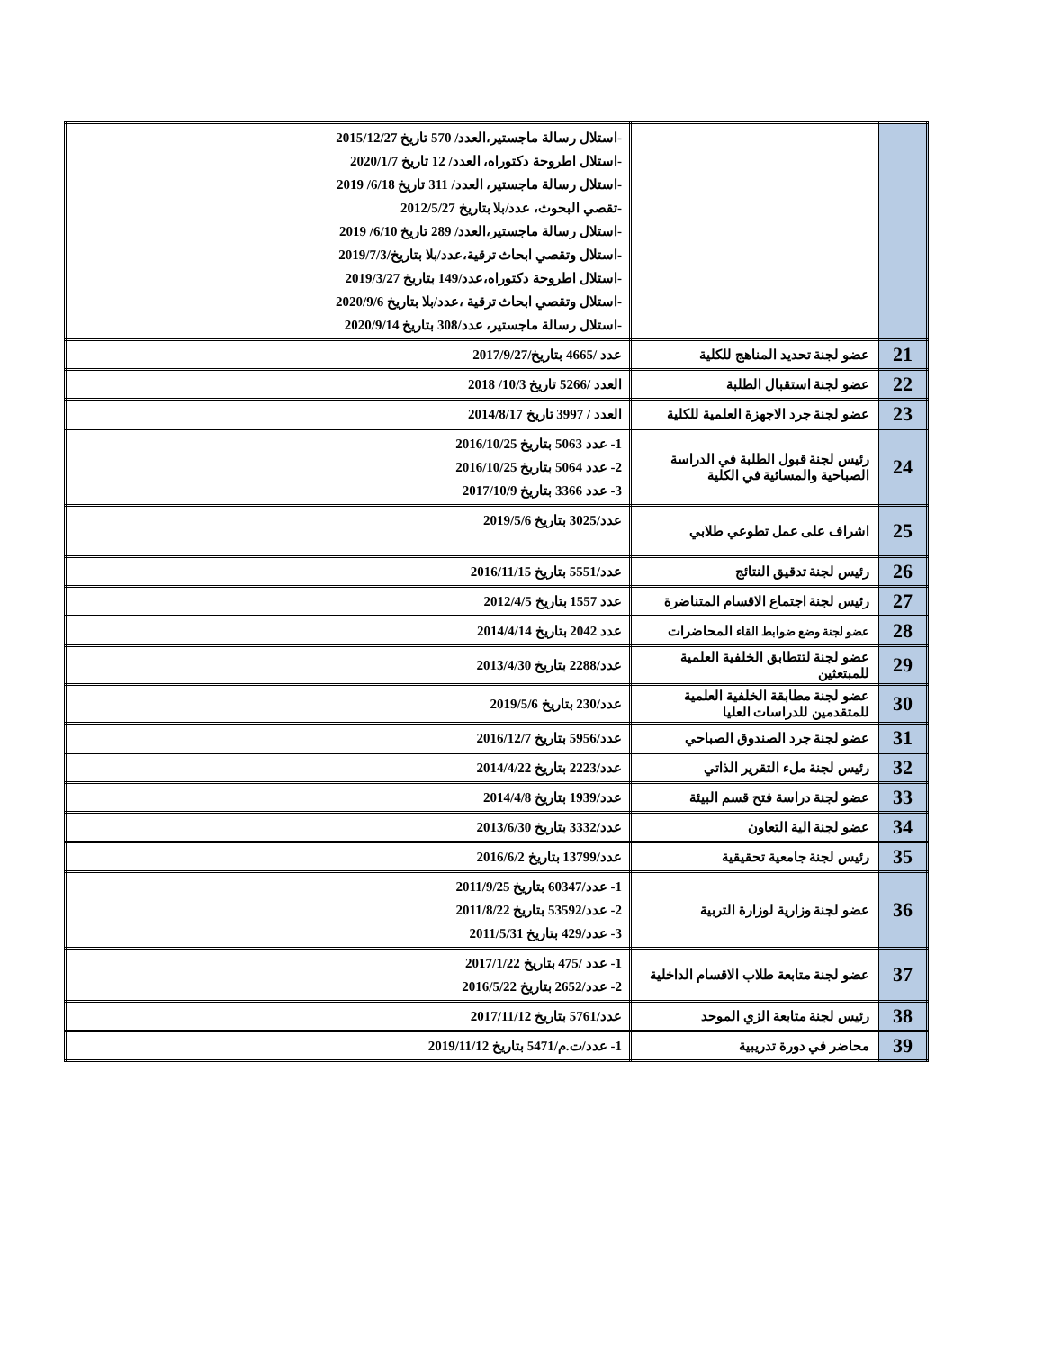| | | -استلال رسالة ماجستير،العدد/ 570 تاريخ 2015/12/27 -استلال اطروحة دكتوراه، العدد/ 12 تاريخ 2020/1/7 -استلال رسالة ماجستير، العدد/ 311 تاريخ 6/18/ 2019 -تقصي البحوث، عدد/بلا بتاريخ 2012/5/27 -استلال رسالة ماجستير،العدد/ 289 تاريخ 6/10/ 2019 -استلال وتقصي ابحاث ترقية،عدد/بلا بتاريخ/2019/7/3 -استلال اطروحة دكتوراه،عدد/149 بتاريخ 2019/3/27 -استلال وتقصي ابحاث ترقية ،عدد/بلا بتاريخ 2020/9/6 -استلال رسالة ماجستير، عدد/308 بتاريخ 2020/9/14 |
| 21 | عضو لجنة تحديد المناهج للكلية | عدد /4665 بتاريخ/2017/9/27 |
| 22 | عضو لجنة استقبال الطلبة | العدد /5266 تاريخ 10/3/ 2018 |
| 23 | عضو لجنة جرد الاجهزة العلمية للكلية | العدد / 3997 تاريخ 2014/8/17 |
| 24 | رئيس لجنة قبول الطلبة في الدراسة الصباحية والمسائية في الكلية | 1- عدد 5063 بتاريخ 2016/10/25 2- عدد 5064 بتاريخ 2016/10/25 3- عدد 3366 بتاريخ 2017/10/9 |
| 25 | اشراف على عمل تطوعي طلابي | عدد/3025 بتاريخ 2019/5/6 |
| 26 | رئيس لجنة تدقيق النتائج | عدد/5551 بتاريخ 2016/11/15 |
| 27 | رئيس لجنة اجتماع الاقسام المتناضرة | عدد 1557 بتاريخ 2012/4/5 |
| 28 | عضو لجنة وضع ضوابط القاء المحاضرات | عدد 2042 بتاريخ 2014/4/14 |
| 29 | عضو لجنة لتتطابق الخلفية العلمية للمبتعثين | عدد/2288 بتاريخ 2013/4/30 |
| 30 | عضو لجنة مطابقة الخلفية العلمية للمتقدمين للدراسات العليا | عدد/230 بتاريخ 2019/5/6 |
| 31 | عضو لجنة جرد الصندوق الصباحي | عدد/5956 بتاريخ 2016/12/7 |
| 32 | رئيس لجنة ملء التقرير الذاتي | عدد/2223 بتاريخ 2014/4/22 |
| 33 | عضو لجنة دراسة فتح قسم البيئة | عدد/1939 بتاريخ 2014/4/8 |
| 34 | عضو لجنة الية التعاون | عدد/3332 بتاريخ 2013/6/30 |
| 35 | رئيس لجنة جامعية تحقيقية | عدد/13799 بتاريخ 2016/6/2 |
| 36 | عضو لجنة وزارية لوزارة التربية | 1- عدد/60347 بتاريخ 2011/9/25 2- عدد/53592 بتاريخ 2011/8/22 3- عدد/429 بتاريخ 2011/5/31 |
| 37 | عضو لجنة متابعة طلاب الاقسام الداخلية | 1- عدد /475 بتاريخ 2017/1/22 2- عدد/2652 بتاريخ 2016/5/22 |
| 38 | رئيس لجنة متابعة الزي الموحد | عدد/5761 بتاريخ 2017/11/12 |
| 39 | محاضر في دورة تدريبية | 1- عدد/ت.م/5471 بتاريخ 2019/11/12 |